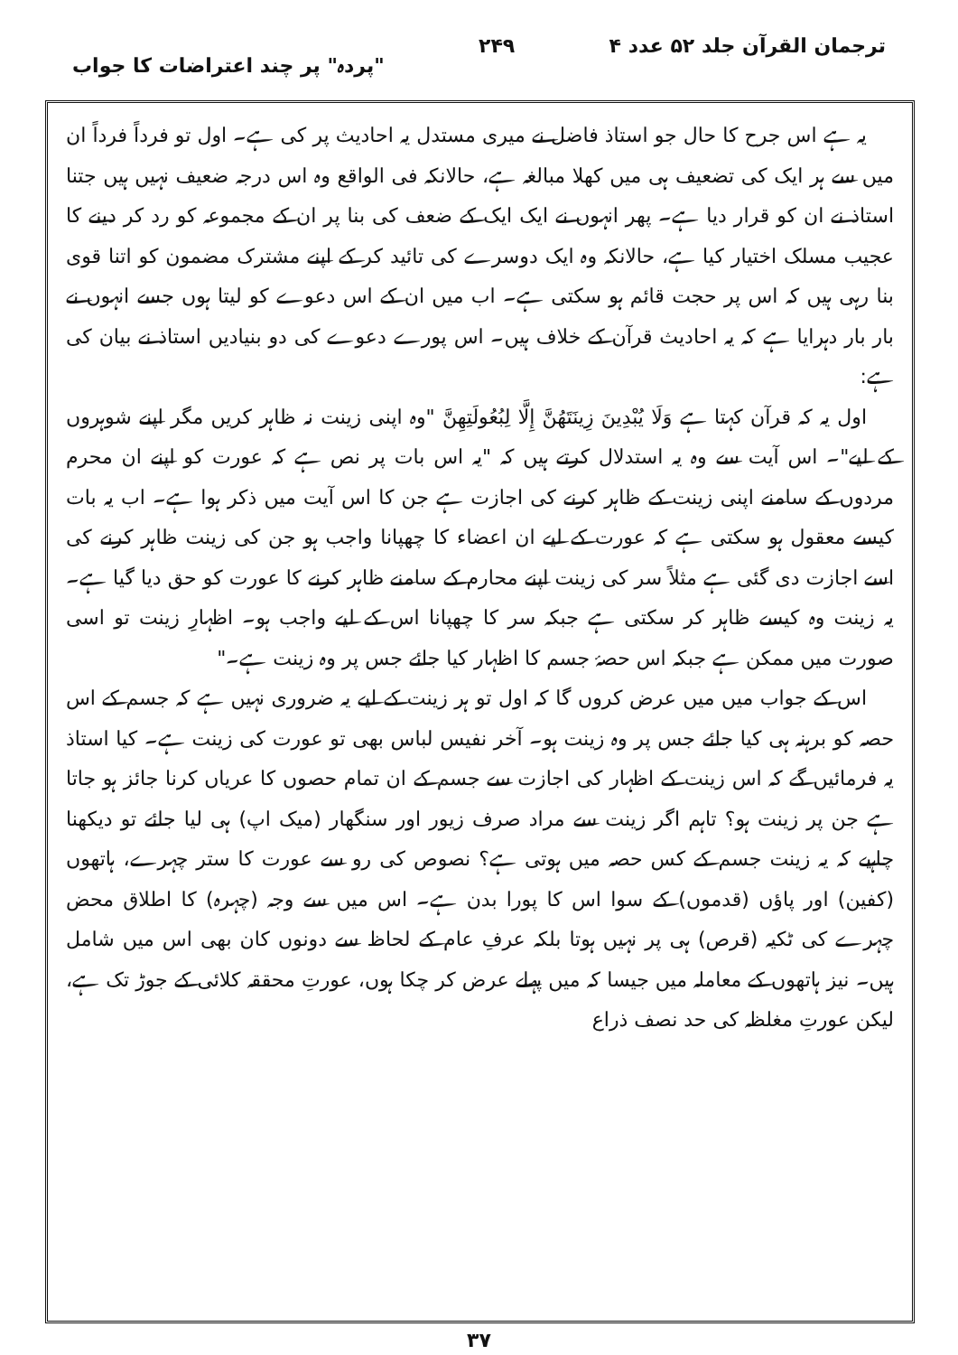ترجمان القرآن جلد ۵۲ عدد ۴ ۲۴۹ "پردہ" پر چند اعتراضات کا جواب
یہ ہے اس جرح کا حال جو استاذ فاضل نے میری مستدل یہ احادیث پر کی ہے۔ اول تو فرداً فرداً ان میں سے ہر ایک کی تضعیف ہی میں کھلا مبالغہ ہے، حالانکہ فی الواقع وہ اس درجہ ضعیف نہیں ہیں جتنا استاذ نے ان کو قرار دیا ہے۔ پھر انہوں نے ایک ایک کے ضعف کی بنا پر ان کے مجموعہ کو رد کر دینے کا عجیب مسلک اختیار کیا ہے، حالانکہ وہ ایک دوسرے کی تائید کر کے اپنے مشترک مضمون کو اتنا قوی بنا رہی ہیں کہ اس پر حجت قائم ہو سکتی ہے۔ اب میں ان کے اس دعوے کو لیتا ہوں جسے انہوں نے بار بار دہرایا ہے کہ یہ احادیث قرآن کے خلاف ہیں۔ اس پورے دعوے کی دو بنیادیں استاذ نے بیان کی ہے:
اول یہ کہ قرآن کہتا ہے وَلَا يُبْدِينَ زِينَتَهُنَّ إِلَّا لِبُعُولَتِهِنَّ "وہ اپنی زینت نہ ظاہر کریں مگر اپنے شوہروں کے لیے"۔ اس آیت سے وہ یہ استدلال کرتے ہیں کہ "یہ اس بات پر نص ہے کہ عورت کو اپنے ان محرم مردوں کے سامنے اپنی زینت کے ظاہر کرنے کی اجازت ہے جن کا اس آیت میں ذکر ہوا ہے۔ اب یہ بات کیسے معقول ہو سکتی ہے کہ عورت کے لیے ان اعضاء کا چھپانا واجب ہو جن کی زینت ظاہر کرنے کی اسے اجازت دی گئی ہے مثلاً سر کی زینت اپنے محارم کے سامنے ظاہر کرنے کا عورت کو حق دیا گیا ہے۔ یہ زینت وہ کیسے ظاہر کر سکتی ہے جبکہ سر کا چھپانا اس کے لیے واجب ہو۔ اظہارِ زینت تو اسی صورت میں ممکن ہے جبکہ اس حصۂ جسم کا اظہار کیا جائے جس پر وہ زینت ہے۔"
اس کے جواب میں میں عرض کروں گا کہ اول تو ہر زینت کے لیے یہ ضروری نہیں ہے کہ جسم کے اس حصہ کو برہنہ ہی کیا جائے جس پر وہ زینت ہو۔ آخر نفیس لباس بھی تو عورت کی زینت ہے۔ کیا استاذ یہ فرمائیں گے کہ اس زینت کے اظہار کی اجازت سے جسم کے ان تمام حصوں کا عریاں کرنا جائز ہو جاتا ہے جن پر زینت ہو؟ تاہم اگر زینت سے مراد صرف زیور اور سنگھار (میک اپ) ہی لیا جائے تو دیکھنا چاہیے کہ یہ زینت جسم کے کس حصہ میں ہوتی ہے؟ نصوص کی رو سے عورت کا ستر چہرے، ہاتھوں (کفین) اور پاؤں (قدموں) کے سوا اس کا پورا بدن ہے۔ اس میں سے وجہ (چہرہ) کا اطلاق محض چہرے کی ٹکیہ (قرص) ہی پر نہیں ہوتا بلکہ عرفِ عام کے لحاظ سے دونوں کان بھی اس میں شامل ہیں۔ نیز ہاتھوں کے معاملہ میں جیسا کہ میں پہلے عرض کر چکا ہوں، عورتِ محققہ کلائی کے جوڑ تک ہے، لیکن عورتِ مغلظہ کی حد نصف ذراع
۳۷